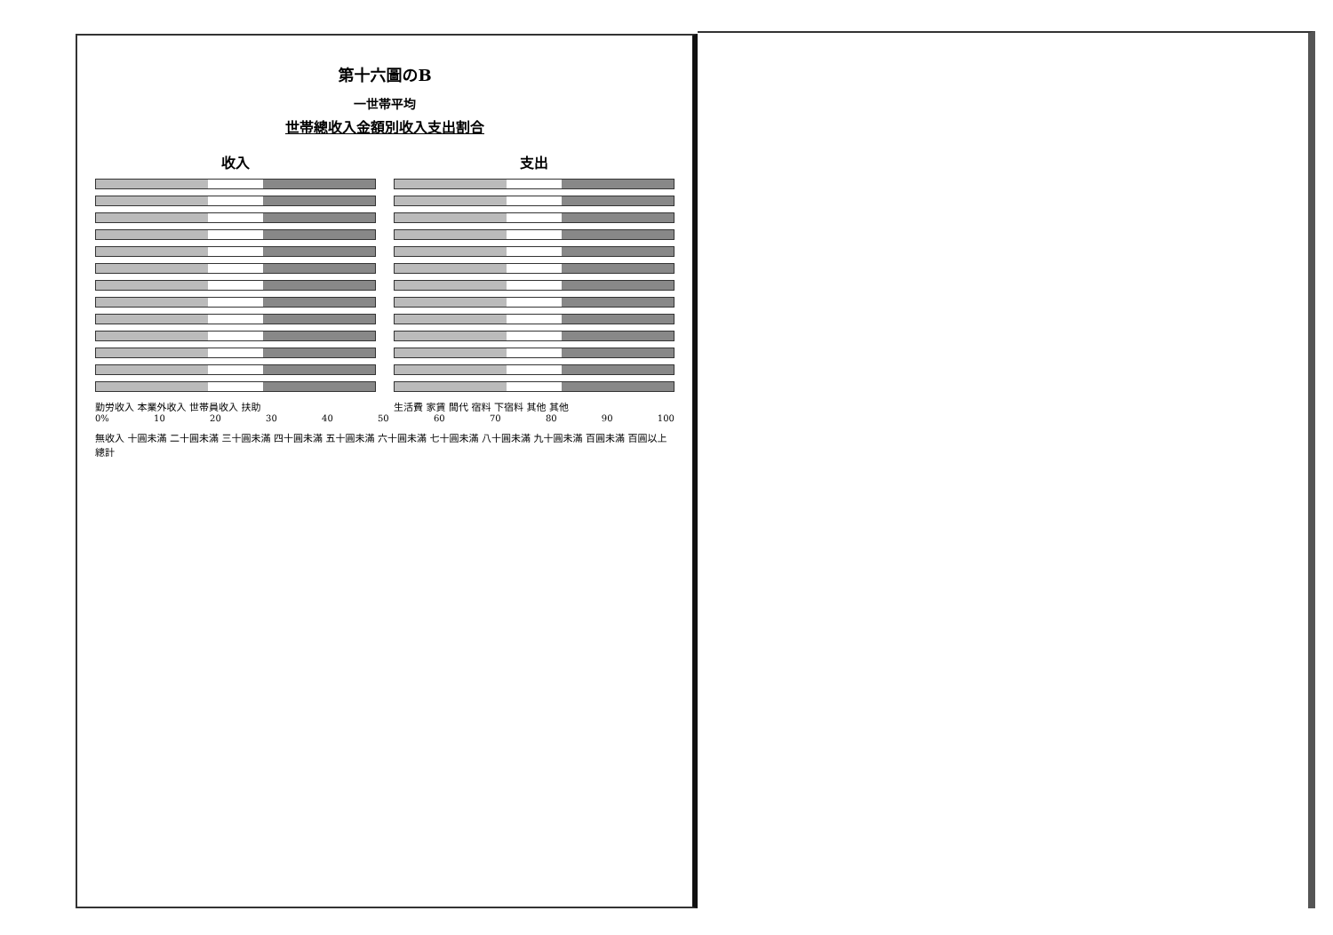第十六圖のB
一世帯平均
世帯總收入金額別收入支出割合
收入
勤労收入 本業外收入 世帯員收入 扶助
支出
生活費 家賃 間代 宿料 下宿料 其他 其他
0% 10 20 30 40 50 60 70 80 90 100
無收入 十圓未滿 二十圓未滿 三十圓未滿 四十圓未滿 五十圓未滿 六十圓未滿 七十圓未滿 八十圓未滿 九十圓未滿 百圓未滿 百圓以上 總計